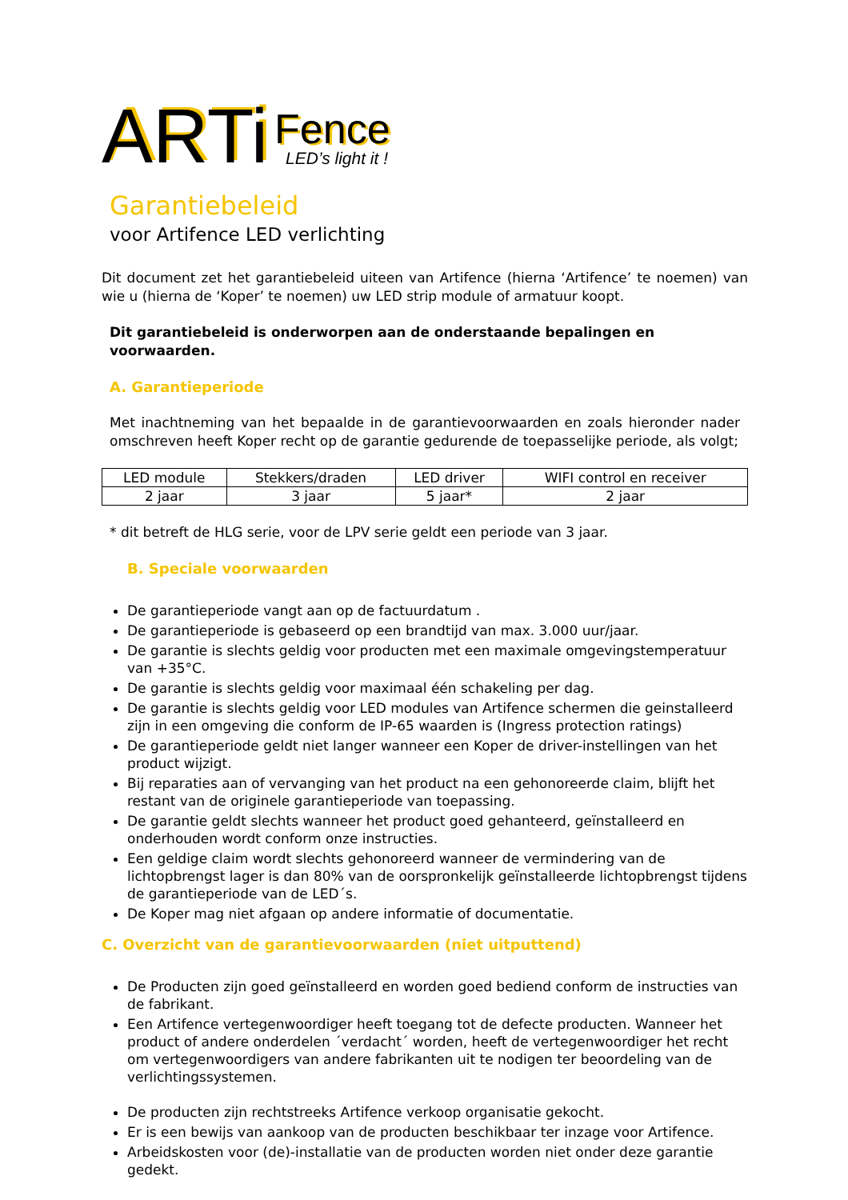ARTi
Fence
LED’s light it !
Garantiebeleid
voor Artifence LED verlichting
Dit document zet het garantiebeleid uiteen van Artifence (hierna ‘Artifence’ te noemen) van wie u (hierna de ‘Koper’ te noemen) uw LED strip module of armatuur koopt.
Dit garantiebeleid is onderworpen aan de onderstaande bepalingen en voorwaarden.
A. Garantieperiode
Met inachtneming van het bepaalde in de garantievoorwaarden en zoals hieronder nader omschreven heeft Koper recht op de garantie gedurende de toepasselijke periode, als volgt;
| LED module | Stekkers/draden | LED driver | WIFI control en receiver |
| 2 jaar | 3 jaar | 5 jaar* | 2 jaar |
* dit betreft de HLG serie, voor de LPV serie geldt een periode van 3 jaar.
B. Speciale voorwaarden
De garantieperiode vangt aan op de factuurdatum .
De garantieperiode is gebaseerd op een brandtijd van max. 3.000 uur/jaar.
De garantie is slechts geldig voor producten met een maximale omgevingstemperatuur van +35°C.
De garantie is slechts geldig voor maximaal één schakeling per dag.
De garantie is slechts geldig voor LED modules van Artifence schermen die geinstalleerd zijn in een omgeving die conform de IP-65 waarden is (Ingress protection ratings)
De garantieperiode geldt niet langer wanneer een Koper de driver-instellingen van het product wijzigt.
Bij reparaties aan of vervanging van het product na een gehonoreerde claim, blijft het restant van de originele garantieperiode van toepassing.
De garantie geldt slechts wanneer het product goed gehanteerd, geïnstalleerd en onderhouden wordt conform onze instructies.
Een geldige claim wordt slechts gehonoreerd wanneer de vermindering van de lichtopbrengst lager is dan 80% van de oorspronkelijk geïnstalleerde lichtopbrengst tijdens de garantieperiode van de LED´s.
De Koper mag niet afgaan op andere informatie of documentatie.
C. Overzicht van de garantievoorwaarden (niet uitputtend)
De Producten zijn goed geïnstalleerd en worden goed bediend conform de instructies van de fabrikant.
Een Artifence vertegenwoordiger heeft toegang tot de defecte producten. Wanneer het product of andere onderdelen ´verdacht´ worden, heeft de vertegenwoordiger het recht om vertegenwoordigers van andere fabrikanten uit te nodigen ter beoordeling van de verlichtingssystemen.
De producten zijn rechtstreeks Artifence verkoop organisatie gekocht.
Er is een bewijs van aankoop van de producten beschikbaar ter inzage voor Artifence.
Arbeidskosten voor (de)-installatie van de producten worden niet onder deze garantie gedekt.